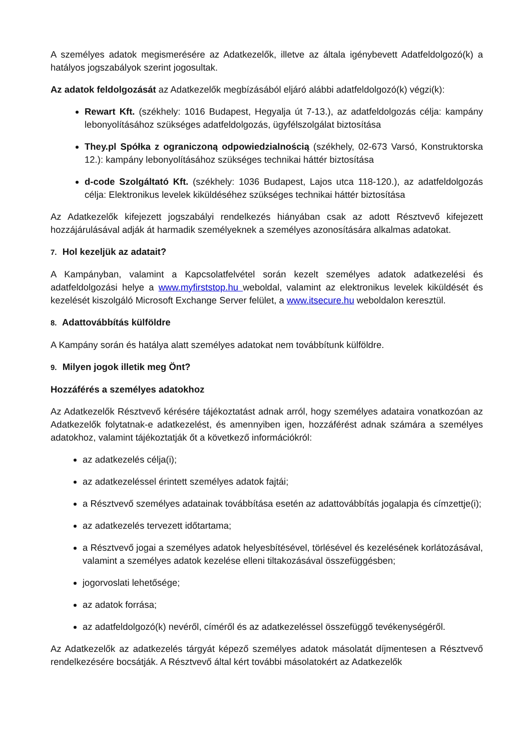A személyes adatok megismerésére az Adatkezelők, illetve az általa igénybevett Adatfeldolgozó(k) a hatályos jogszabályok szerint jogosultak.
Az adatok feldolgozását az Adatkezelők megbízásából eljáró alábbi adatfeldolgozó(k) végzi(k):
Rewart Kft. (székhely: 1016 Budapest, Hegyalja út 7-13.), az adatfeldolgozás célja: kampány lebonyolításához szükséges adatfeldolgozás, ügyfélszolgálat biztosítása
They.pl Spółka z ograniczoną odpowiedzialnością (székhely, 02-673 Varsó, Konstruktorska 12.): kampány lebonyolításához szükséges technikai háttér biztosítása
d-code Szolgáltató Kft. (székhely: 1036 Budapest, Lajos utca 118-120.), az adatfeldolgozás célja: Elektronikus levelek kiküldéséhez szükséges technikai háttér biztosítása
Az Adatkezelők kifejezett jogszabályi rendelkezés hiányában csak az adott Résztvevő kifejezett hozzájárulásával adják át harmadik személyeknek a személyes azonosítására alkalmas adatokat.
7. Hol kezeljük az adatait?
A Kampányban, valamint a Kapcsolatfelvétel során kezelt személyes adatok adatkezelési és adatfeldolgozási helye a www.myfirststop.hu weboldal, valamint az elektronikus levelek kiküldését és kezelését kiszolgáló Microsoft Exchange Server felület, a www.itsecure.hu weboldalon keresztül.
8. Adattovábbítás külföldre
A Kampány során és hatálya alatt személyes adatokat nem továbbítunk külföldre.
9. Milyen jogok illetik meg Önt?
Hozzáférés a személyes adatokhoz
Az Adatkezelők Résztvevő kérésére tájékoztatást adnak arról, hogy személyes adataira vonatkozóan az Adatkezelők folytatnak-e adatkezelést, és amennyiben igen, hozzáférést adnak számára a személyes adatokhoz, valamint tájékoztatják őt a következő információkról:
az adatkezelés célja(i);
az adatkezeléssel érintett személyes adatok fajtái;
a Résztvevő személyes adatainak továbbítása esetén az adattovábbítás jogalapja és címzettje(i);
az adatkezelés tervezett időtartama;
a Résztvevő jogai a személyes adatok helyesbítésével, törlésével és kezelésének korlátozásával, valamint a személyes adatok kezelése elleni tiltakozásával összefüggésben;
jogorvoslati lehetősége;
az adatok forrása;
az adatfeldolgozó(k) nevéről, címéről és az adatkezeléssel összefüggő tevékenységéről.
Az Adatkezelők az adatkezelés tárgyát képező személyes adatok másolatát díjmentesen a Résztvevő rendelkezésére bocsátják. A Résztvevő által kért további másolatokért az Adatkezelők